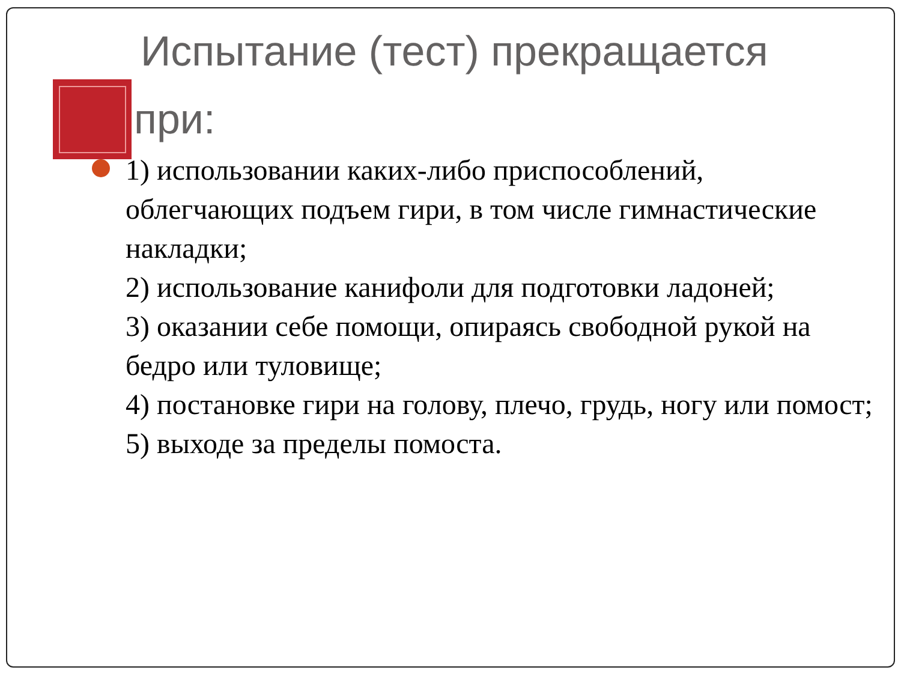Испытание (тест) прекращается
при:
1) использовании каких-либо приспособлений, облегчающих подъем гири, в том числе гимнастические накладки;
2) использование канифоли для подготовки ладоней;
3) оказании себе помощи, опираясь свободной рукой на бедро или туловище;
4) постановке гири на голову, плечо, грудь, ногу или помост;
5) выходе за пределы помоста.